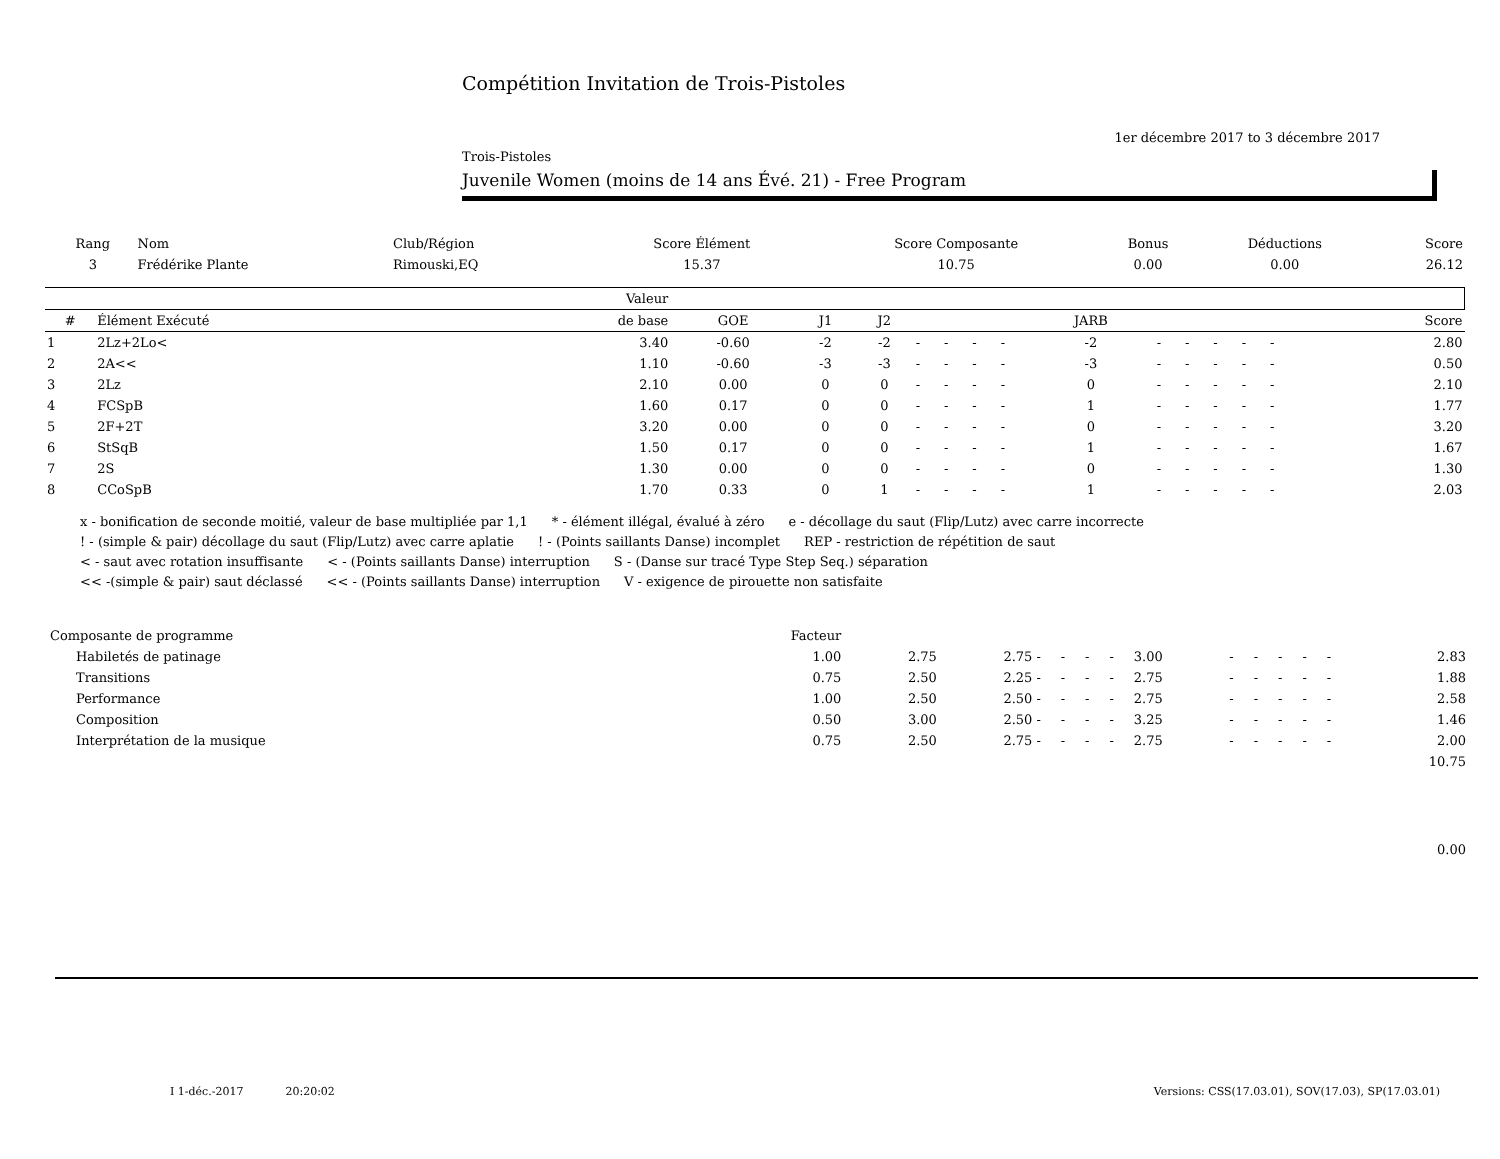Compétition Invitation de Trois-Pistoles
1er décembre 2017 to 3 décembre 2017
Trois-Pistoles
Juvenile Women (moins de 14 ans Évé. 21) - Free Program
| Rang | Nom | Club/Région | Score Élément | Score Composante | Bonus | Déductions | Score |
| --- | --- | --- | --- | --- | --- | --- | --- |
| 3 | Frédérike Plante | Rimouski,EQ | 15.37 | 10.75 | 0.00 | 0.00 | 26.12 |
| | | Valeur | | | | | | | | | | | | | | | | |
| --- | --- | --- | --- | --- | --- | --- | --- | --- | --- | --- | --- | --- | --- | --- | --- | --- | --- | --- |
| # | Élément Exécuté | de base | GOE | J1 | J2 | | | | | JARB | | | | | | | | Score |
| 1 | 2Lz+2Lo< | 3.40 | -0.60 | -2 | -2 | - | - | - | - | -2 | - | - | - | - | - | | | 2.80 |
| 2 | 2A<< | 1.10 | -0.60 | -3 | -3 | - | - | - | - | -3 | - | - | - | - | - | | | 0.50 |
| 3 | 2Lz | 2.10 | 0.00 | 0 | 0 | - | - | - | - | 0 | - | - | - | - | - | | | 2.10 |
| 4 | FCSpB | 1.60 | 0.17 | 0 | 0 | - | - | - | - | 1 | - | - | - | - | - | | | 1.77 |
| 5 | 2F+2T | 3.20 | 0.00 | 0 | 0 | - | - | - | - | 0 | - | - | - | - | - | | | 3.20 |
| 6 | StSqB | 1.50 | 0.17 | 0 | 0 | - | - | - | - | 1 | - | - | - | - | - | | | 1.67 |
| 7 | 2S | 1.30 | 0.00 | 0 | 0 | - | - | - | - | 0 | - | - | - | - | - | | | 1.30 |
| 8 | CCoSpB | 1.70 | 0.33 | 0 | 1 | - | - | - | - | 1 | - | - | - | - | - | | | 2.03 |
x - bonification de seconde moitié, valeur de base multipliée par 1,1 * - élément illégal, évalué à zéro e - décollage du saut (Flip/Lutz) avec carre incorrecte
! - (simple & pair) décollage du saut (Flip/Lutz) avec carre aplatie ! - (Points saillants Danse) incomplet REP - restriction de répétition de saut
< - saut avec rotation insuffisante < - (Points saillants Danse) interruption S - (Danse sur tracé Type Step Seq.) séparation
<< -(simple & pair) saut déclassé << - (Points saillants Danse) interruption V - exigence de pirouette non satisfaite
| Composante de programme | Facteur | | | | | | | | | | | | | | | |
| Habiletés de patinage | 1.00 | 2.75 | 2.75 | - | - | - | - | 3.00 | - | - | - | - | - | | | 2.83 |
| Transitions | 0.75 | 2.50 | 2.25 | - | - | - | - | 2.75 | - | - | - | - | - | | | 1.88 |
| Performance | 1.00 | 2.50 | 2.50 | - | - | - | - | 2.75 | - | - | - | - | - | | | 2.58 |
| Composition | 0.50 | 3.00 | 2.50 | - | - | - | - | 3.25 | - | - | - | - | - | | | 1.46 |
| Interprétation de la musique | 0.75 | 2.50 | 2.75 | - | - | - | - | 2.75 | - | - | - | - | - | | | 2.00 |
| 10.75 | | | | | | | | | | | | | | | | |
| 0.00 | | | | | | | | | | | | | | | | |
I 1-déc.-2017 20:20:02 Versions: CSS(17.03.01), SOV(17.03), SP(17.03.01)